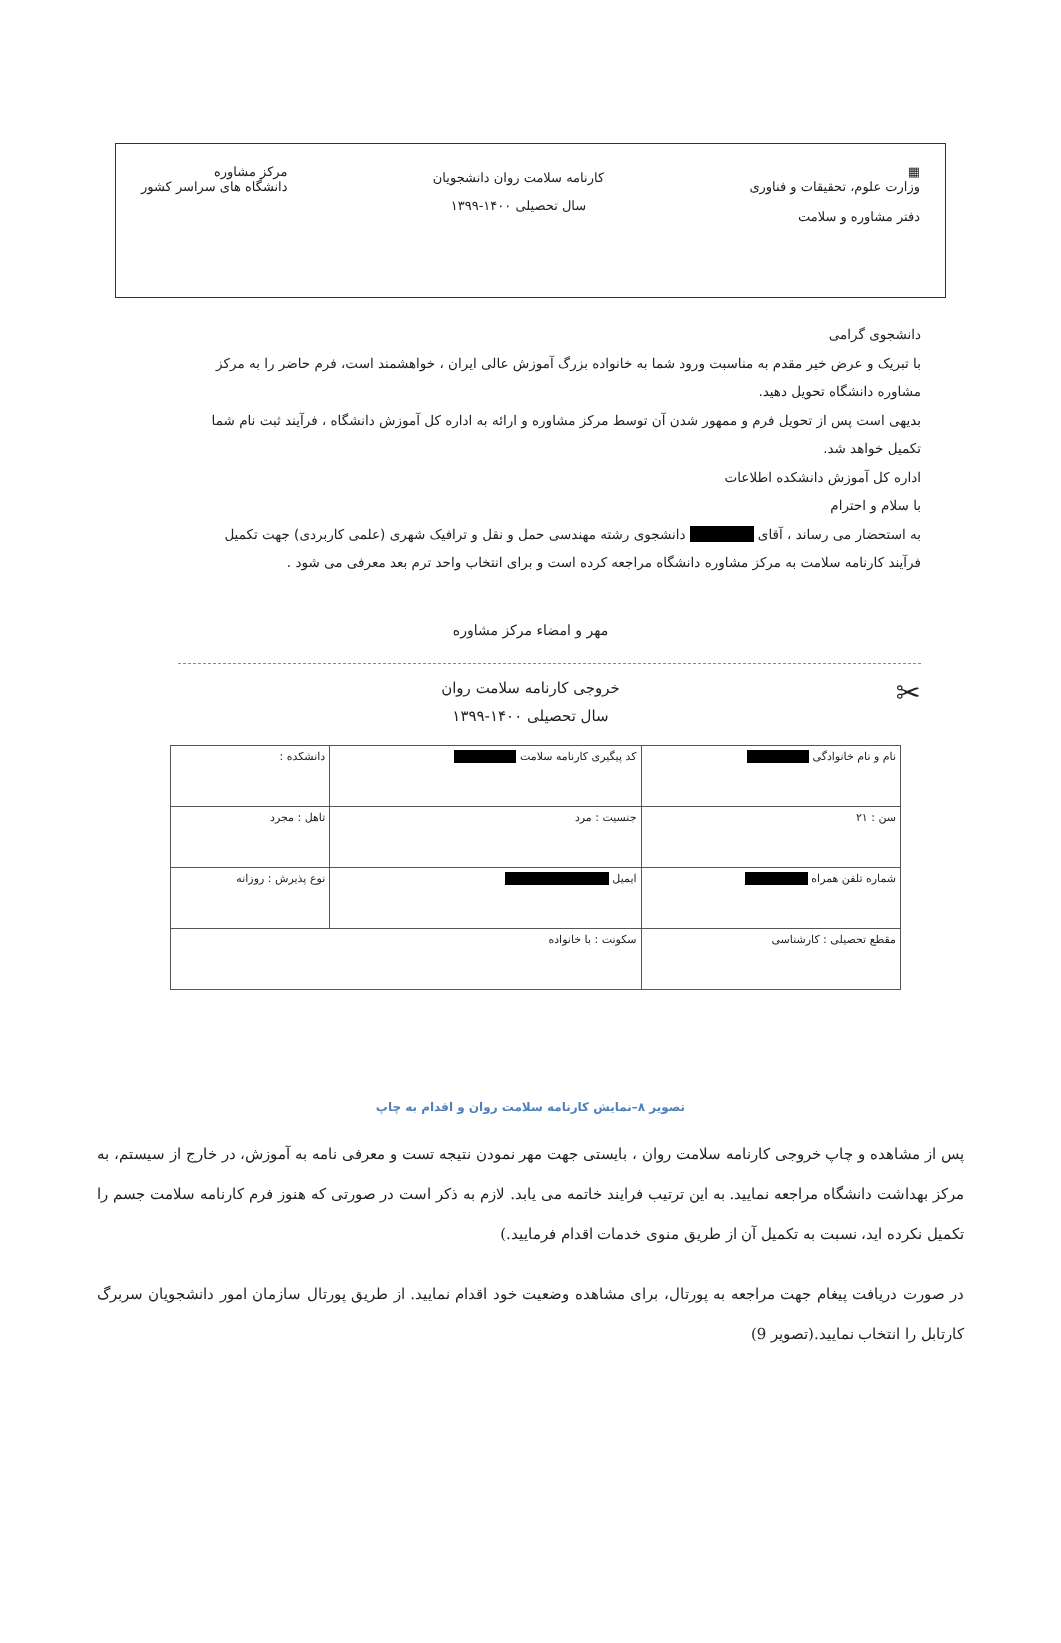▦
وزارت علوم، تحقیقات و فناوری
دفتر مشاوره و سلامت
کارنامه سلامت روان دانشجویان
سال تحصیلی ۱۴۰۰-۱۳۹۹
مرکز مشاوره
دانشگاه های سراسر کشور
دانشجوی گرامی
با تبریک و عرض خیر مقدم به مناسبت ورود شما به خانواده بزرگ آموزش عالی ایران ، خواهشمند است، فرم حاضر را به مرکز مشاوره دانشگاه تحویل دهید.
بدیهی است پس از تحویل فرم و ممهور شدن آن توسط مرکز مشاوره و ارائه به اداره کل آموزش دانشگاه ، فرآیند ثبت نام شما تکمیل خواهد شد.
اداره کل آموزش دانشکده اطلاعات
با سلام و احترام
به استحضار می رساند ، آقای ■■■■■ دانشجوی رشته مهندسی حمل و نقل و ترافیک شهری (علمی کاربردی) جهت تکمیل فرآیند کارنامه سلامت به مرکز مشاوره دانشگاه مراجعه کرده است و برای انتخاب واحد ترم بعد معرفی می شود .
مهر و امضاء مرکز مشاوره
✂ خروجی کارنامه سلامت روان
سال تحصیلی ۱۴۰۰-۱۳۹۹
| نام و نام خانوادگی ■■■■■■ | کد پیگیری کارنامه سلامت ■■■■■■ | دانشکده : |
| سن : ۲۱ | جنسیت : مرد | تاهل : مجرد |
| شماره تلفن همراه ■■■■■■ | ایمیل ■■■■■■■■■■ | نوع پذیرش : روزانه |
| مقطع تحصیلی : کارشناسی | سکونت : با خانواده | |
تصویر ۸–نمایش کارنامه سلامت روان و اقدام به چاپ
پس از مشاهده و چاپ خروجی کارنامه سلامت روان ، بایستی جهت مهر نمودن نتیجه تست و معرفی نامه به آموزش، در خارج از سیستم، به مرکز بهداشت دانشگاه مراجعه نمایید. به این ترتیب فرایند خاتمه می یابد. لازم به ذکر است در صورتی که هنوز فرم کارنامه سلامت جسم را تکمیل نکرده اید، نسبت به تکمیل آن از طریق منوی خدمات اقدام فرمایید.)
در صورت دریافت پیغام جهت مراجعه به پورتال، برای مشاهده وضعیت خود اقدام نمایید. از طریق پورتال سازمان امور دانشجویان سربرگ کارتابل را انتخاب نمایید.(تصویر 9)